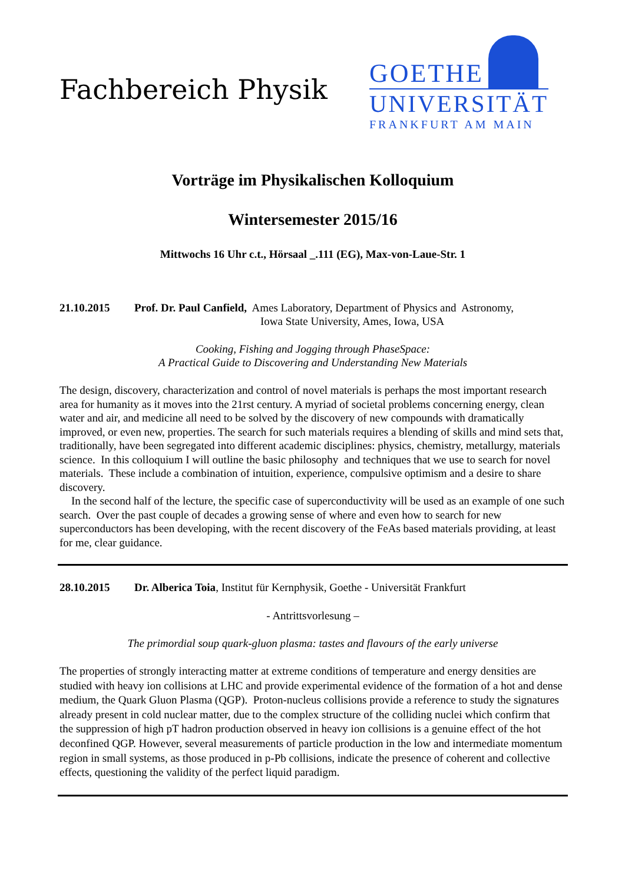Fachbereich Physik
GOETHE
UNIVERSITÄT
FRANKFURT AM MAIN
Vorträge im Physikalischen Kolloquium
Wintersemester 2015/16
Mittwochs 16 Uhr c.t., Hörsaal _.111 (EG), Max-von-Laue-Str. 1
21.10.2015 Prof. Dr. Paul Canfield, Ames Laboratory, Department of Physics and Astronomy,
Iowa State University, Ames, Iowa, USA
Cooking, Fishing and Jogging through PhaseSpace:
A Practical Guide to Discovering and Understanding New Materials
The design, discovery, characterization and control of novel materials is perhaps the most important research area for humanity as it moves into the 21rst century. A myriad of societal problems concerning energy, clean water and air, and medicine all need to be solved by the discovery of new compounds with dramatically improved, or even new, properties. The search for such materials requires a blending of skills and mind sets that, traditionally, have been segregated into different academic disciplines: physics, chemistry, metallurgy, materials science. In this colloquium I will outline the basic philosophy and techniques that we use to search for novel materials. These include a combination of intuition, experience, compulsive optimism and a desire to share discovery.
In the second half of the lecture, the specific case of superconductivity will be used as an example of one such search. Over the past couple of decades a growing sense of where and even how to search for new superconductors has been developing, with the recent discovery of the FeAs based materials providing, at least for me, clear guidance.
28.10.2015 Dr. Alberica Toia, Institut für Kernphysik, Goethe - Universität Frankfurt
- Antrittsvorlesung –
The primordial soup quark-gluon plasma: tastes and flavours of the early universe
The properties of strongly interacting matter at extreme conditions of temperature and energy densities are studied with heavy ion collisions at LHC and provide experimental evidence of the formation of a hot and dense medium, the Quark Gluon Plasma (QGP). Proton-nucleus collisions provide a reference to study the signatures already present in cold nuclear matter, due to the complex structure of the colliding nuclei which confirm that the suppression of high pT hadron production observed in heavy ion collisions is a genuine effect of the hot deconfined QGP. However, several measurements of particle production in the low and intermediate momentum region in small systems, as those produced in p-Pb collisions, indicate the presence of coherent and collective effects, questioning the validity of the perfect liquid paradigm.